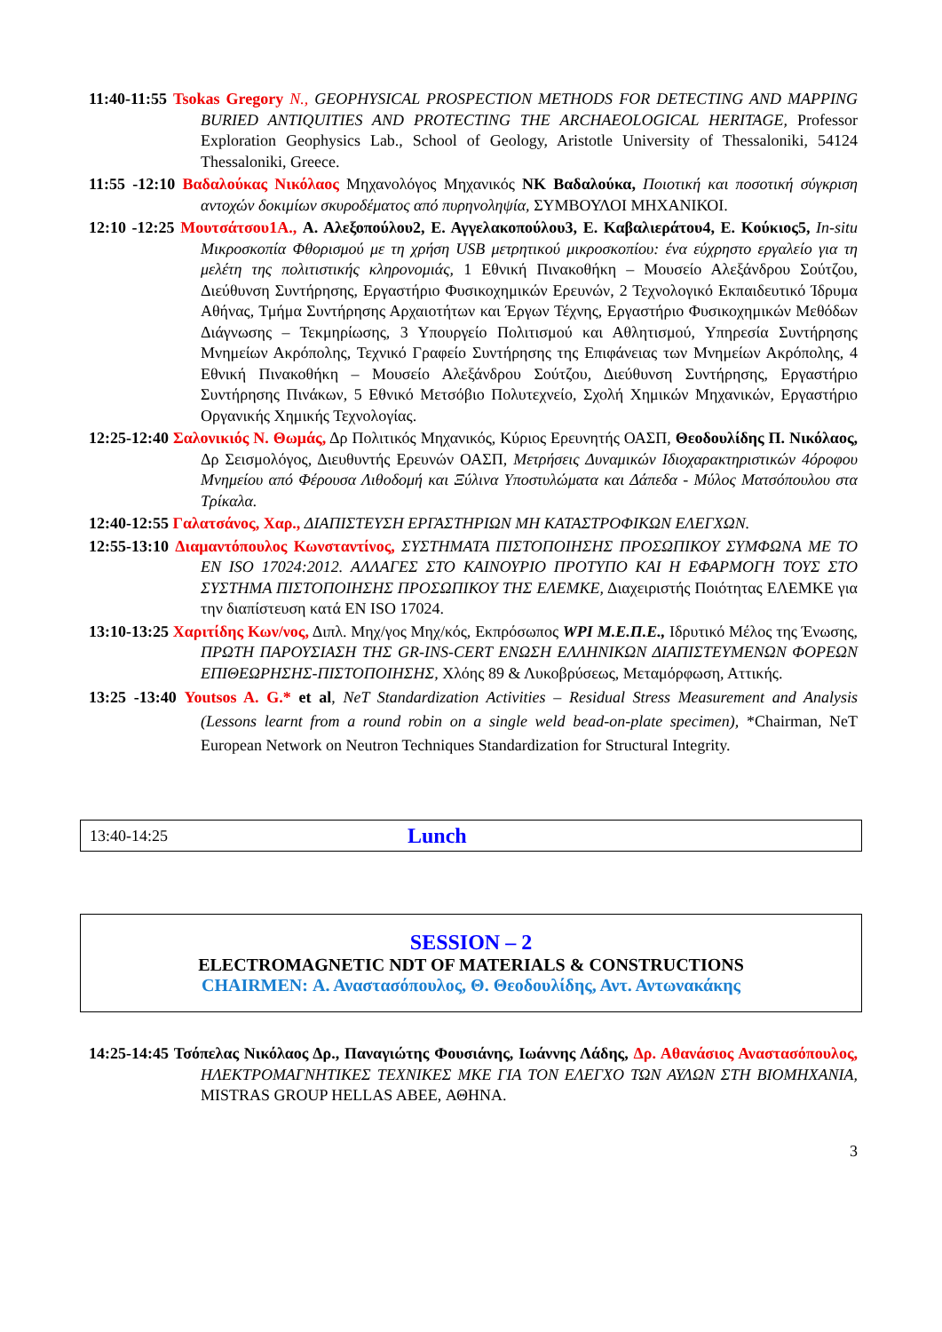11:40-11:55 Tsokas Gregory N., GEOPHYSICAL PROSPECTION METHODS FOR DETECTING AND MAPPING BURIED ANTIQUITIES AND PROTECTING THE ARCHAEOLOGICAL HERITAGE, Professor Exploration Geophysics Lab., School of Geology, Aristotle University of Thessaloniki, 54124 Thessaloniki, Greece.
11:55 -12:10 Βαδαλούκας Νικόλαος Μηχανολόγος Μηχανικός ΝΚ Βαδαλούκα, Ποιοτική και ποσοτική σύγκριση αντοχών δοκιμίων σκυροδέματος από πυρηνοληψία, ΣΥΜΒΟΥΛΟΙ ΜΗΧΑΝΙΚΟΙ.
12:10 -12:25 Μουτσάτσου1Α., Α. Αλεξοπούλου2, Ε. Αγγελακοπούλου3, Ε. Καβαλιεράτου4, Ε. Κούκιος5, In-situ Μικροσκοπία Φθορισμού με τη χρήση USB μετρητικού μικροσκοπίου: ένα εύχρηστο εργαλείο για τη μελέτη της πολιτιστικής κληρονομιάς, 1 Εθνική Πινακοθήκη – Μουσείο Αλεξάνδρου Σούτζου, Διεύθυνση Συντήρησης, Εργαστήριο Φυσικοχημικών Ερευνών, 2 Τεχνολογικό Εκπαιδευτικό Ίδρυμα Αθήνας, Τμήμα Συντήρησης Αρχαιοτήτων και Έργων Τέχνης, Εργαστήριο Φυσικοχημικών Μεθόδων Διάγνωσης – Τεκμηρίωσης, 3 Υπουργείο Πολιτισμού και Αθλητισμού, Υπηρεσία Συντήρησης Μνημείων Ακρόπολης, Τεχνικό Γραφείο Συντήρησης της Επιφάνειας των Μνημείων Ακρόπολης, 4 Εθνική Πινακοθήκη – Μουσείο Αλεξάνδρου Σούτζου, Διεύθυνση Συντήρησης, Εργαστήριο Συντήρησης Πινάκων, 5 Εθνικό Μετσόβιο Πολυτεχνείο, Σχολή Χημικών Μηχανικών, Εργαστήριο Οργανικής Χημικής Τεχνολογίας.
12:25-12:40 Σαλονικιός Ν. Θωμάς, Δρ Πολιτικός Μηχανικός, Κύριος Ερευνητής ΟΑΣΠ, Θεοδουλίδης Π. Νικόλαος, Δρ Σεισμολόγος, Διευθυντής Ερευνών ΟΑΣΠ, Μετρήσεις Δυναμικών Ιδιοχαρακτηριστικών 4όροφου Μνημείου από Φέρουσα Λιθοδομή και Ξύλινα Υποστυλώματα και Δάπεδα - Μύλος Ματσόπουλου στα Τρίκαλα.
12:40-12:55 Γαλατσάνος, Χαρ., ΔΙΑΠΙΣΤΕΥΣΗ ΕΡΓΑΣΤΗΡΙΩΝ ΜΗ ΚΑΤΑΣΤΡΟΦΙΚΩΝ ΕΛΕΓΧΩΝ.
12:55-13:10 Διαμαντόπουλος Κωνσταντίνος, ΣΥΣΤΗΜΑΤΑ ΠΙΣΤΟΠΟΙΗΣΗΣ ΠΡΟΣΩΠΙΚΟΥ ΣΥΜΦΩΝΑ ΜΕ ΤΟ EN ISO 17024:2012. ΑΛΛΑΓΕΣ ΣΤΟ ΚΑΙΝΟΥΡΙΟ ΠΡΟΤΥΠΟ ΚΑΙ Η ΕΦΑΡΜΟΓΗ ΤΟΥΣ ΣΤΟ ΣΥΣΤΗΜΑ ΠΙΣΤΟΠΟΙΗΣΗΣ ΠΡΟΣΩΠΙΚΟΥ ΤΗΣ ΕΛΕΜΚΕ, Διαχειριστής Ποιότητας ΕΛΕΜΚΕ για την διαπίστευση κατά EN ISO 17024.
13:10-13:25 Χαριτίδης Κων/νος, Διπλ. Μηχ/γος Μηχ/κός, Εκπρόσωπος WPI Μ.Ε.Π.Ε., Ιδρυτικό Μέλος της Ένωσης, ΠΡΩΤΗ ΠΑΡΟΥΣΙΑΣΗ ΤΗΣ GR-INS-CERT ΕΝΩΣΗ ΕΛΛΗΝΙΚΩΝ ΔΙΑΠΙΣΤΕΥΜΕΝΩΝ ΦΟΡΕΩΝ ΕΠΙΘΕΩΡΗΣΗΣ-ΠΙΣΤΟΠΟΙΗΣΗΣ, Χλόης 89 & Λυκοβρύσεως, Μεταμόρφωση, Αττικής.
13:25 -13:40 Youtsos A. G.* et al, NeT Standardization Activities – Residual Stress Measurement and Analysis (Lessons learnt from a round robin on a single weld bead-on-plate specimen), *Chairman, NeT European Network on Neutron Techniques Standardization for Structural Integrity.
13:40-14:25 Lunch
SESSION – 2
ELECTROMAGNETIC NDT OF MATERIALS & CONSTRUCTIONS
CHAIRMEN: Α. Αναστασόπουλος, Θ. Θεοδουλίδης, Αντ. Αντωνακάκης
14:25-14:45 Τσόπελας Νικόλαος Δρ., Παναγιώτης Φουσιάνης, Ιωάννης Λάδης, Δρ. Αθανάσιος Αναστασόπουλος, ΗΛΕΚΤΡΟΜΑΓΝΗΤΙΚΕΣ ΤΕΧΝΙΚΕΣ ΜΚΕ ΓΙΑ ΤΟΝ ΕΛΕΓΧΟ ΤΩΝ ΑΥΛΩΝ ΣΤΗ ΒΙΟΜΗΧΑΝΙΑ, MISTRAS GROUP HELLAS ABEE, ΑΘΗΝΑ.
3